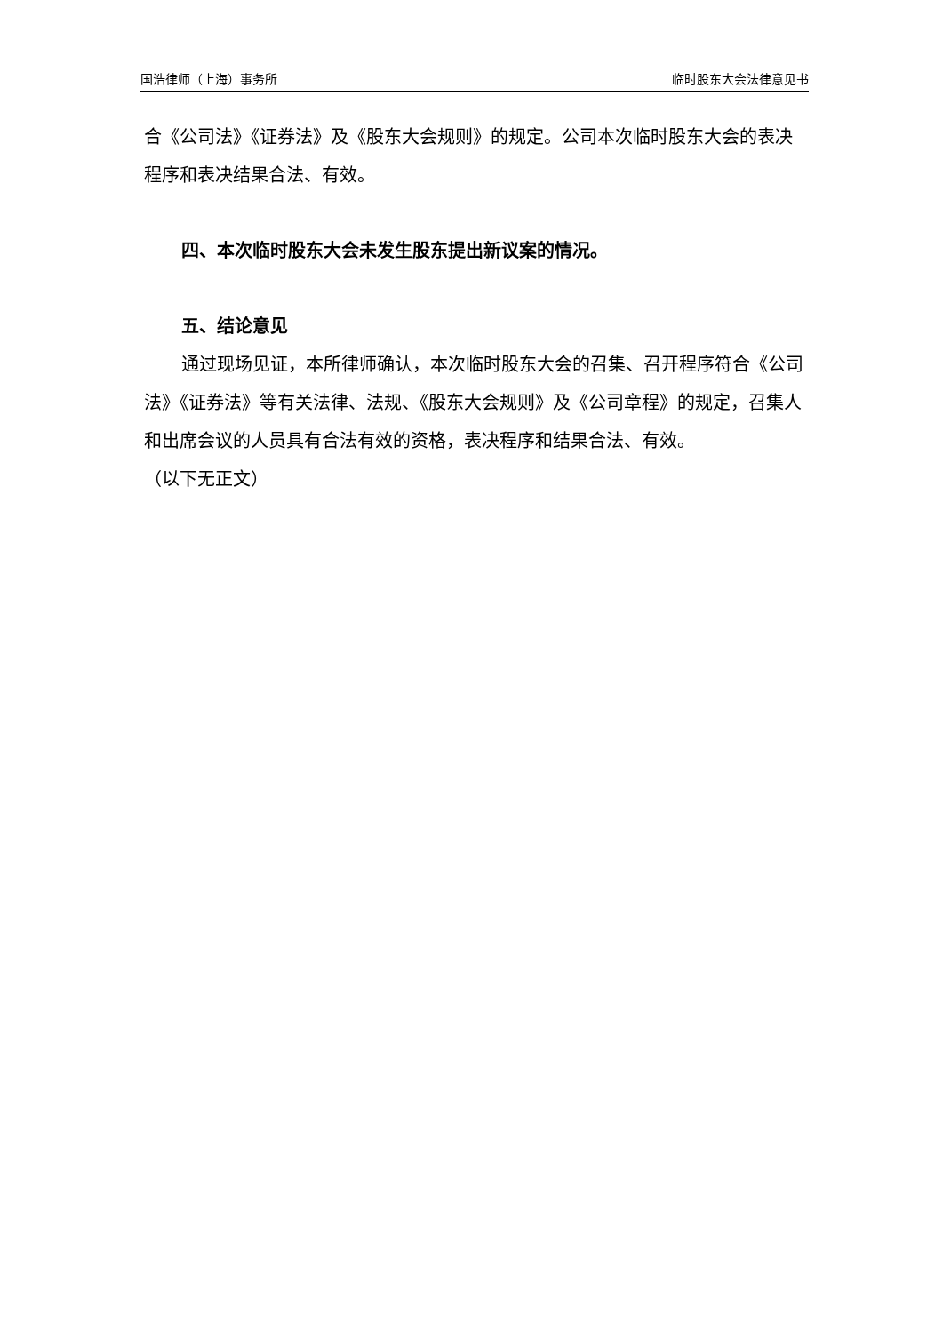国浩律师（上海）事务所 临时股东大会法律意见书
合《公司法》《证券法》及《股东大会规则》的规定。公司本次临时股东大会的表决程序和表决结果合法、有效。
四、本次临时股东大会未发生股东提出新议案的情况。
五、结论意见
通过现场见证，本所律师确认，本次临时股东大会的召集、召开程序符合《公司法》《证券法》等有关法律、法规、《股东大会规则》及《公司章程》的规定，召集人和出席会议的人员具有合法有效的资格，表决程序和结果合法、有效。
（以下无正文）